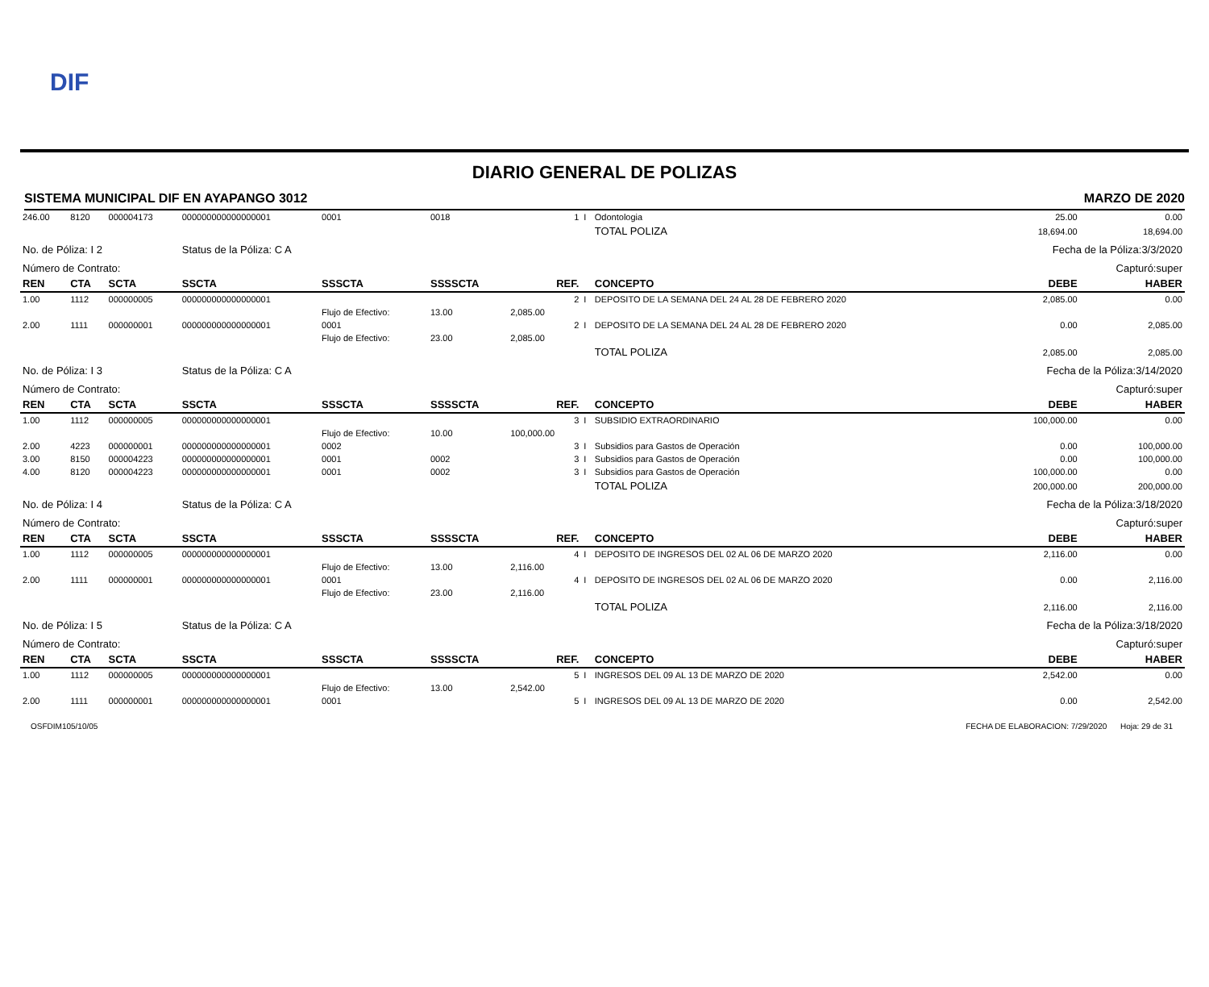DIF
DIARIO GENERAL DE POLIZAS
SISTEMA MUNICIPAL DIF EN AYAPANGO 3012 MARZO DE 2020
| 246.00 | 8120 | 000004173 | 000000000000000001 | 0001 | 0018 | 1 | I | Odontologia | 25.00 | 0.00 |
| | | | | | | | | TOTAL POLIZA | 18,694.00 | 18,694.00 |
| No. de Póliza: I 2 | | | Status de la Póliza: C A | | | | | | Fecha de la Póliza:3/3/2020 | |
| Número de Contrato: | | | | | | | | | Capturó:super | |
| REN | CTA | SCTA | SSCTA | SSSCTA | SSSSCTA | REF. | | CONCEPTO | DEBE | HABER |
| 1.00 | 1112 | 000000005 | 000000000000000001 | | | 2 | I | DEPOSITO DE LA SEMANA DEL 24 AL 28 DE FEBRERO 2020 | 2,085.00 | 0.00 |
| | | | | Flujo de Efectivo: | 13.00 | 2,085.00 | | | | |
| 2.00 | 1111 | 000000001 | 000000000000000001 | 0001 | | 2 | I | DEPOSITO DE LA SEMANA DEL 24 AL 28 DE FEBRERO 2020 | 0.00 | 2,085.00 |
| | | | | Flujo de Efectivo: | 23.00 | 2,085.00 | | | | |
| | | | | | | | | TOTAL POLIZA | 2,085.00 | 2,085.00 |
| No. de Póliza: I 3 | | | Status de la Póliza: C A | | | | | | Fecha de la Póliza:3/14/2020 | |
| Número de Contrato: | | | | | | | | | Capturó:super | |
| REN | CTA | SCTA | SSCTA | SSSCTA | SSSSCTA | REF. | | CONCEPTO | DEBE | HABER |
| 1.00 | 1112 | 000000005 | 000000000000000001 | | | 3 | I | SUBSIDIO EXTRAORDINARIO | 100,000.00 | 0.00 |
| | | | | Flujo de Efectivo: | 10.00 | 100,000.00 | | | | |
| 2.00 | 4223 | 000000001 | 000000000000000001 | 0002 | | 3 | I | Subsidios para Gastos de Operación | 0.00 | 100,000.00 |
| 3.00 | 8150 | 000004223 | 000000000000000001 | 0001 | 0002 | 3 | I | Subsidios para Gastos de Operación | 0.00 | 100,000.00 |
| 4.00 | 8120 | 000004223 | 000000000000000001 | 0001 | 0002 | 3 | I | Subsidios para Gastos de Operación | 100,000.00 | 0.00 |
| | | | | | | | | TOTAL POLIZA | 200,000.00 | 200,000.00 |
| No. de Póliza: I 4 | | | Status de la Póliza: C A | | | | | | Fecha de la Póliza:3/18/2020 | |
| Número de Contrato: | | | | | | | | | Capturó:super | |
| REN | CTA | SCTA | SSCTA | SSSCTA | SSSSCTA | REF. | | CONCEPTO | DEBE | HABER |
| 1.00 | 1112 | 000000005 | 000000000000000001 | | | 4 | I | DEPOSITO DE INGRESOS DEL 02 AL 06 DE MARZO 2020 | 2,116.00 | 0.00 |
| | | | | Flujo de Efectivo: | 13.00 | 2,116.00 | | | | |
| 2.00 | 1111 | 000000001 | 000000000000000001 | 0001 | | 4 | I | DEPOSITO DE INGRESOS DEL 02 AL 06 DE MARZO 2020 | 0.00 | 2,116.00 |
| | | | | Flujo de Efectivo: | 23.00 | 2,116.00 | | | | |
| | | | | | | | | TOTAL POLIZA | 2,116.00 | 2,116.00 |
| No. de Póliza: I 5 | | | Status de la Póliza: C A | | | | | | Fecha de la Póliza:3/18/2020 | |
| Número de Contrato: | | | | | | | | | Capturó:super | |
| REN | CTA | SCTA | SSCTA | SSSCTA | SSSSCTA | REF. | | CONCEPTO | DEBE | HABER |
| 1.00 | 1112 | 000000005 | 000000000000000001 | | | 5 | I | INGRESOS DEL 09 AL 13 DE MARZO DE 2020 | 2,542.00 | 0.00 |
| | | | | Flujo de Efectivo: | 13.00 | 2,542.00 | | | | |
| 2.00 | 1111 | 000000001 | 000000000000000001 | 0001 | | 5 | I | INGRESOS DEL 09 AL 13 DE MARZO DE 2020 | 0.00 | 2,542.00 |
OSFDIM105/10/05 FECHA DE ELABORACION: 7/29/2020 Hoja: 29 de 31